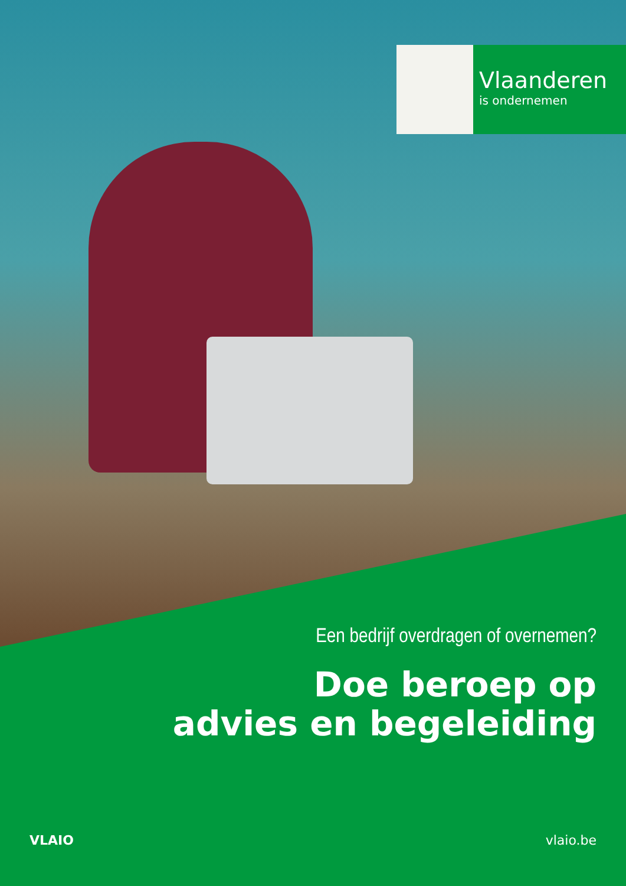Vlaanderen
is ondernemen
Een bedrijf overdragen of overnemen?
Doe beroep op
advies en begeleiding
VLAIO vlaio.be